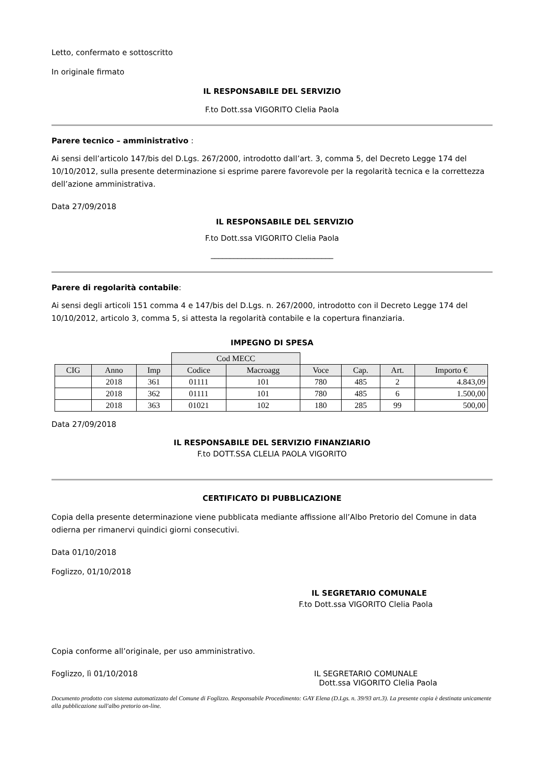Letto, confermato e sottoscritto
In originale firmato
IL RESPONSABILE DEL SERVIZIO
F.to Dott.ssa VIGORITO Clelia Paola
Parere tecnico – amministrativo :
Ai sensi dell’articolo 147/bis del D.Lgs. 267/2000, introdotto dall’art. 3, comma 5, del Decreto Legge 174 del 10/10/2012, sulla presente determinazione si esprime parere favorevole per la regolarità tecnica e la correttezza dell’azione amministrativa.
Data 27/09/2018
IL RESPONSABILE DEL SERVIZIO
F.to Dott.ssa VIGORITO Clelia Paola
________________________________
Parere di regolarità contabile:
Ai sensi degli articoli 151 comma 4 e 147/bis del D.Lgs. n. 267/2000, introdotto con il Decreto Legge 174 del 10/10/2012, articolo 3, comma 5, si attesta la regolarità contabile e la copertura finanziaria.
IMPEGNO DI SPESA
| | | | Cod MECC | | | | | |
| CIG | Anno | Imp | Codice | Macroagg | Voce | Cap. | Art. | Importo € |
| | 2018 | 361 | 01111 | 101 | 780 | 485 | 2 | 4.843,09 |
| | 2018 | 362 | 01111 | 101 | 780 | 485 | 6 | 1.500,00 |
| | 2018 | 363 | 01021 | 102 | 180 | 285 | 99 | 500,00 |
Data 27/09/2018
IL RESPONSABILE DEL SERVIZIO FINANZIARIO
F.to DOTT.SSA CLELIA PAOLA VIGORITO
CERTIFICATO DI PUBBLICAZIONE
Copia della presente determinazione viene pubblicata mediante affissione all’Albo Pretorio del Comune in data odierna per rimanervi quindici giorni consecutivi.
Data 01/10/2018
Foglizzo, 01/10/2018
IL SEGRETARIO COMUNALE
F.to Dott.ssa VIGORITO Clelia Paola
Copia conforme all’originale, per uso amministrativo.
Foglizzo, lì 01/10/2018 IL SEGRETARIO COMUNALE
Dott.ssa VIGORITO Clelia Paola
Documento prodotto con sistema automatizzato del Comune di Foglizzo. Responsabile Procedimento: GAY Elena (D.Lgs. n. 39/93 art.3). La presente copia è destinata unicamente alla pubblicazione sull'albo pretorio on-line.